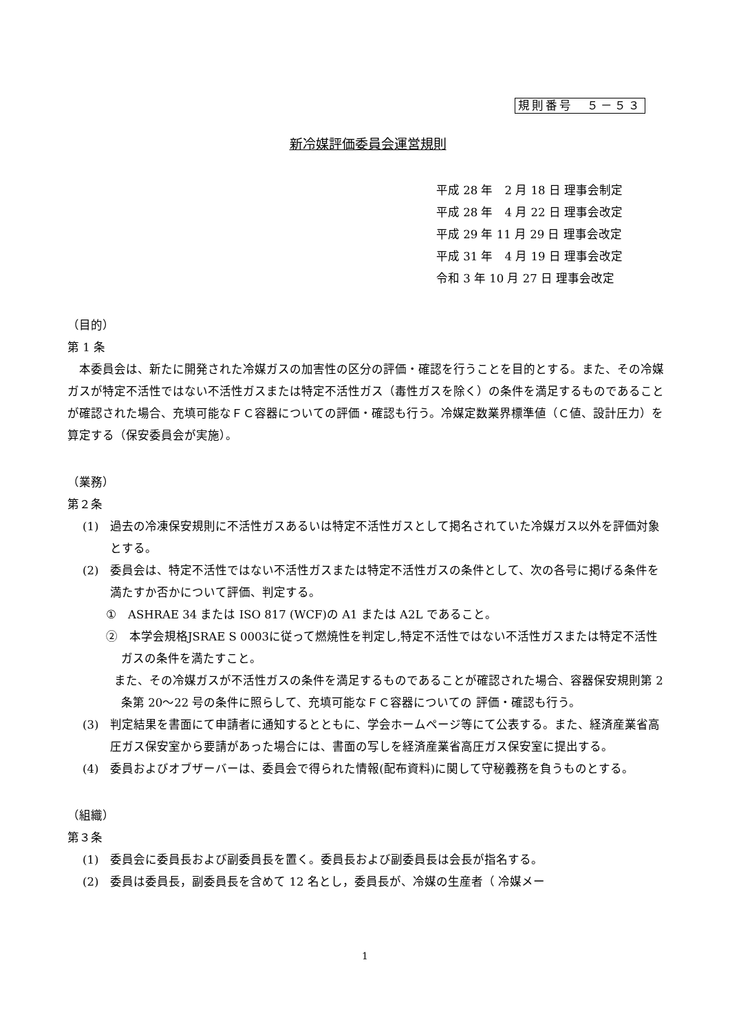規則番号　５－５３
新冷媒評価委員会運営規則
平成 28 年　2 月 18 日 理事会制定
平成 28 年　4 月 22 日 理事会改定
平成 29 年 11 月 29 日 理事会改定
平成 31 年　4 月 19 日 理事会改定
令和 3 年 10 月 27 日 理事会改定
（目的）
第 1 条
　本委員会は、新たに開発された冷媒ガスの加害性の区分の評価・確認を行うことを目的とする。また、その冷媒ガスが特定不活性ではない不活性ガスまたは特定不活性ガス（毒性ガスを除く）の条件を満足するものであることが確認された場合、充填可能なＦＣ容器についての評価・確認も行う。冷媒定数業界標準値（Ｃ値、設計圧力）を算定する（保安委員会が実施）。
（業務）
第２条
(1)　過去の冷凍保安規則に不活性ガスあるいは特定不活性ガスとして掲名されていた冷媒ガス以外を評価対象とする。
(2)　委員会は、特定不活性ではない不活性ガスまたは特定不活性ガスの条件として、次の各号に掲げる条件を満たすか否かについて評価、判定する。
①　ASHRAE 34 または ISO 817 (WCF)の A1 または A2L であること。
②　本学会規格JSRAE S 0003に従って燃焼性を判定し,特定不活性ではない不活性ガスまたは特定不活性ガスの条件を満たすこと。
また、その冷媒ガスが不活性ガスの条件を満足するものであることが確認された場合、容器保安規則第 2 条第 20～22 号の条件に照らして、充填可能なＦＣ容器についての 評価・確認も行う。
(3)　判定結果を書面にて申請者に通知するとともに、学会ホームページ等にて公表する。また、経済産業省高圧ガス保安室から要請があった場合には、書面の写しを経済産業省高圧ガス保安室に提出する。
(4)　委員およびオブザーバーは、委員会で得られた情報(配布資料)に関して守秘義務を負うものとする。
（組織）
第３条
(1)　委員会に委員長および副委員長を置く。委員長および副委員長は会長が指名する。
(2)　委員は委員長，副委員長を含めて 12 名とし，委員長が、冷媒の生産者（ 冷媒メー
1